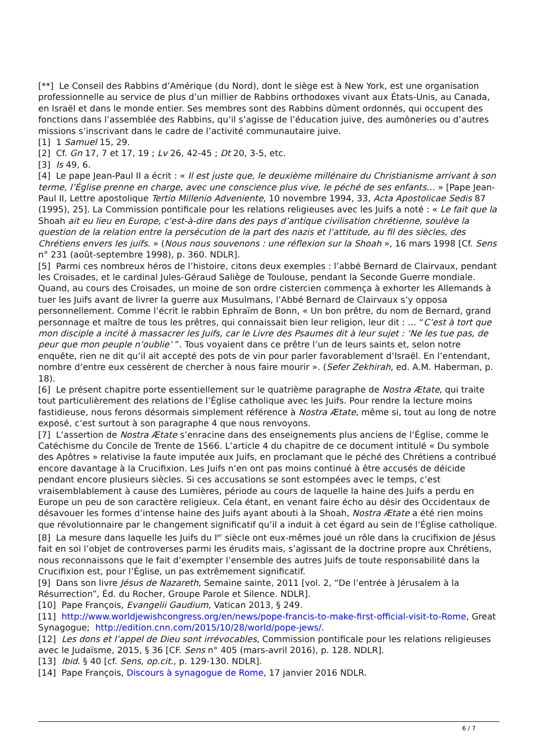[**] Le Conseil des Rabbins d’Amérique (du Nord), dont le siège est à New York, est une organisation professionnelle au service de plus d’un millier de Rabbins orthodoxes vivant aux États-Unis, au Canada, en Israël et dans le monde entier. Ses membres sont des Rabbins dûment ordonnés, qui occupent des fonctions dans l’assemblée des Rabbins, qu’il s’agisse de l’éducation juive, des aumôneries ou d’autres missions s’inscrivant dans le cadre de l’activité communautaire juive.
[1] 1 Samuel 15, 29.
[2] Cf. Gn 17, 7 et 17, 19 ; Lv 26, 42-45 ; Dt 20, 3-5, etc.
[3] Is 49, 6.
[4] Le pape Jean-Paul II a écrit : « Il est juste que, le deuxième millénaire du Christianisme arrivant à son terme, l’Église prenne en charge, avec une conscience plus vive, le péché de ses enfants… » [Pape Jean-Paul II, Lettre apostolique Tertio Millenio Adveniente, 10 novembre 1994, 33, Acta Apostolicae Sedis 87 (1995), 25]. La Commission pontificale pour les relations religieuses avec les Juifs a noté : « Le fait que la Shoah ait eu lieu en Europe, c'est-à-dire dans des pays d’antique civilisation chrétienne, soulève la question de la relation entre la persécution de la part des nazis et l’attitude, au fil des siècles, des Chrétiens envers les juifs. » (Nous nous souvenons : une réflexion sur la Shoah », 16 mars 1998 [Cf. Sens n° 231 (août-septembre 1998), p. 360. NDLR].
[5] Parmi ces nombreux héros de l’histoire, citons deux exemples : l’abbé Bernard de Clairvaux, pendant les Croisades, et le cardinal Jules-Géraud Saliège de Toulouse, pendant la Seconde Guerre mondiale. Quand, au cours des Croisades, un moine de son ordre cistercien commença à exhorter les Allemands à tuer les Juifs avant de livrer la guerre aux Musulmans, l’Abbé Bernard de Clairvaux s’y opposa personnellement. Comme l’écrit le rabbin Ephraïm de Bonn, « Un bon prêtre, du nom de Bernard, grand personnage et maître de tous les prêtres, qui connaissait bien leur religion, leur dit : … “C’est à tort que mon disciple a incité à massacrer les Juifs, car le Livre des Psaumes dit à leur sujet : ‘Ne les tue pas, de peur que mon peuple n’oublie’ ”. Tous voyaient dans ce prêtre l’un de leurs saints et, selon notre enquête, rien ne dit qu’il ait accepté des pots de vin pour parler favorablement d’Israël. En l’entendant, nombre d’entre eux cessèrent de chercher à nous faire mourir ». (Sefer Zekhirah, ed. A.M. Haberman, p. 18).
[6] Le présent chapitre porte essentiellement sur le quatrième paragraphe de Nostra Ætate, qui traite tout particulièrement des relations de l’Église catholique avec les Juifs. Pour rendre la lecture moins fastidieuse, nous ferons désormais simplement référence à Nostra Ætate, même si, tout au long de notre exposé, c’est surtout à son paragraphe 4 que nous renvoyons.
[7] L’assertion de Nostra Ætate s’enracine dans des enseignements plus anciens de l’Église, comme le Catéchisme du Concile de Trente de 1566. L’article 4 du chapitre de ce document intitulé « Du symbole des Apôtres » relativise la faute imputée aux Juifs, en proclamant que le péché des Chrétiens a contribué encore davantage à la Crucifixion. Les Juifs n’en ont pas moins continué à être accusés de déicide pendant encore plusieurs siècles. Si ces accusations se sont estompées avec le temps, c’est vraisemblablement à cause des Lumières, période au cours de laquelle la haine des Juifs a perdu en Europe un peu de son caractère religieux. Cela étant, en venant faire écho au désir des Occidentaux de désavouer les formes d’intense haine des Juifs ayant abouti à la Shoah, Nostra Ætate a été rien moins que révolutionnaire par le changement significatif qu’il a induit à cet égard au sein de l’Église catholique.
[8] La mesure dans laquelle les Juifs du I<sup>er</sup> siècle ont eux-mêmes joué un rôle dans la crucifixion de Jésus fait en soi l’objet de controverses parmi les érudits mais, s’agissant de la doctrine propre aux Chrétiens, nous reconnaissons que le fait d’exempter l’ensemble des autres Juifs de toute responsabilité dans la Crucifixion est, pour l’Église, un pas extrêmement significatif.
[9] Dans son livre Jésus de Nazareth, Semaine sainte, 2011 [vol. 2, “De l’entrée à Jérusalem à la Résurrection”, Éd. du Rocher, Groupe Parole et Silence. NDLR].
[10] Pape François, Evangelii Gaudium, Vatican 2013, § 249.
[11] http://www.worldjewishcongress.org/en/news/pope-francis-to-make-first-official-visit-to-Rome, Great Synagogue; http://edition.cnn.com/2015/10/28/world/pope-jews/.
[12] Les dons et l’appel de Dieu sont irrévocables, Commission pontificale pour les relations religieuses avec le Judaïsme, 2015, § 36 [CF. Sens n° 405 (mars-avril 2016), p. 128. NDLR].
[13] Ibid. § 40 [cf. Sens, op.cit., p. 129-130. NDLR].
[14] Pape François, Discours à synagogue de Rome, 17 janvier 2016 NDLR.
6 / 7